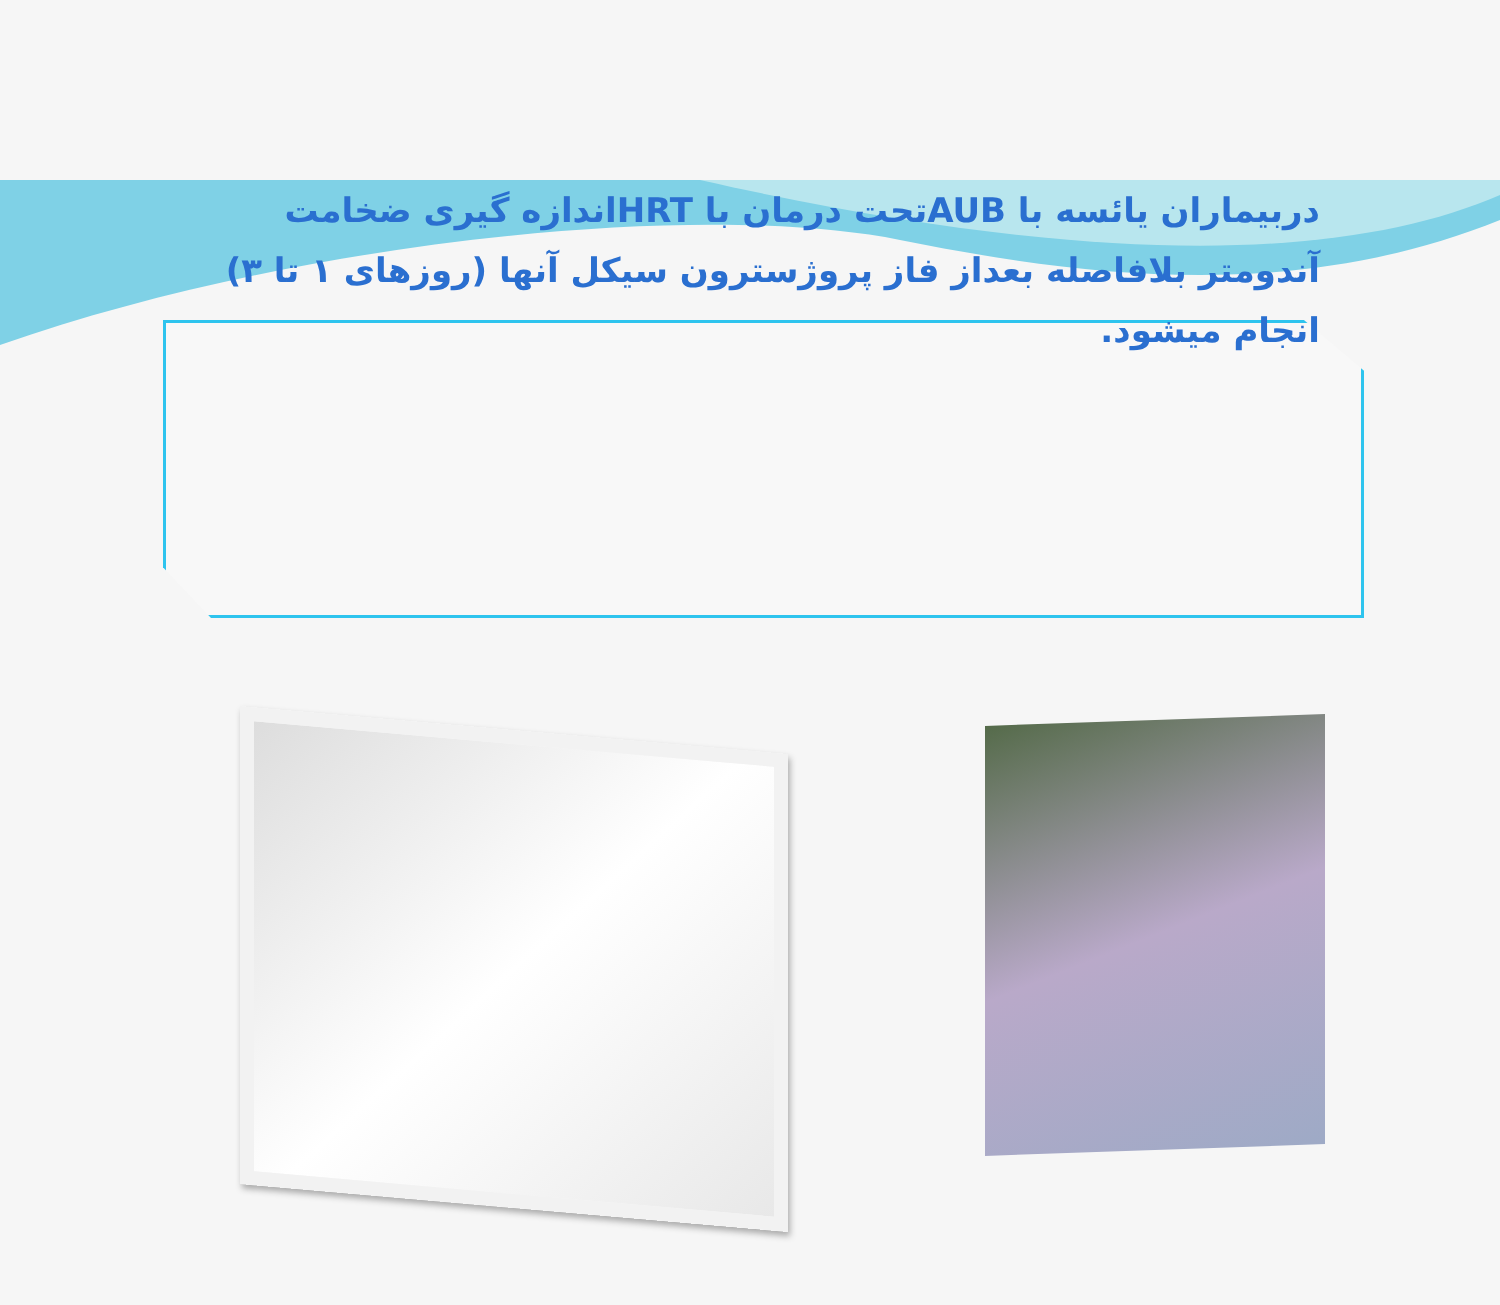دربیماران یائسه با AUBتحت درمان با HRTاندازه گیری ضخامت آندومتر بلافاصله بعداز فاز پروژسترون سیکل آنها (روزهای ۱ تا ۳) انجام میشود.